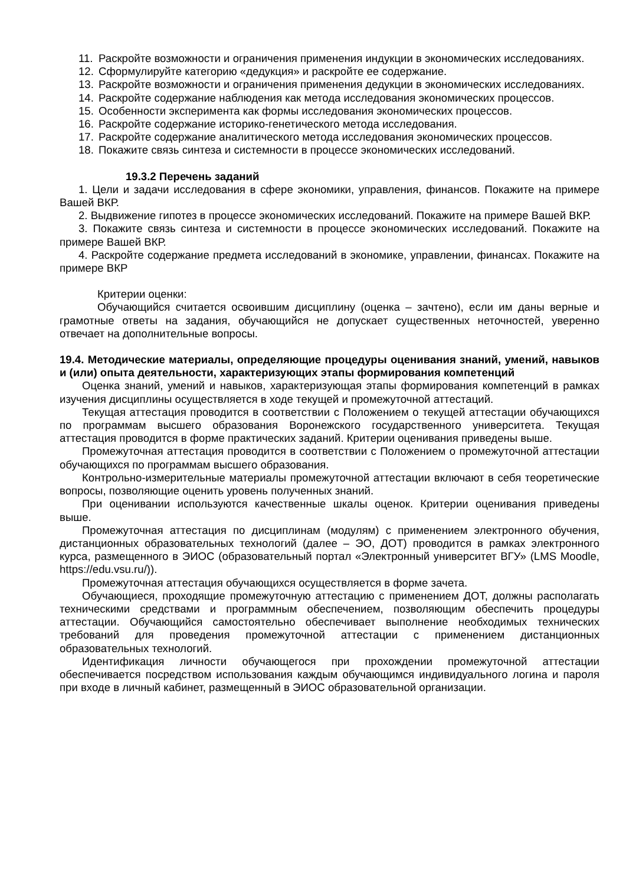11. Раскройте возможности и ограничения применения индукции в экономических исследованиях.
12. Сформулируйте категорию «дедукция» и раскройте ее содержание.
13. Раскройте возможности и ограничения применения дедукции в экономических исследованиях.
14. Раскройте содержание наблюдения как метода исследования экономических процессов.
15. Особенности эксперимента как формы исследования экономических процессов.
16. Раскройте содержание историко-генетического метода исследования.
17. Раскройте содержание аналитического метода исследования экономических процессов.
18. Покажите связь синтеза и системности в процессе экономических исследований.
19.3.2 Перечень заданий
1. Цели и задачи исследования в сфере экономики, управления, финансов. Покажите на примере Вашей ВКР.
2. Выдвижение гипотез в процессе экономических исследований. Покажите на примере Вашей ВКР.
3. Покажите связь синтеза и системности в процессе экономических исследований. Покажите на примере Вашей ВКР.
4. Раскройте содержание предмета исследований в экономике, управлении, финансах. Покажите на примере ВКР
Критерии оценки:
Обучающийся считается освоившим дисциплину (оценка – зачтено), если им даны верные и грамотные ответы на задания, обучающийся не допускает существенных неточностей, уверенно отвечает на дополнительные вопросы.
19.4. Методические материалы, определяющие процедуры оценивания знаний, умений, навыков и (или) опыта деятельности, характеризующих этапы формирования компетенций
Оценка знаний, умений и навыков, характеризующая этапы формирования компетенций в рамках изучения дисциплины осуществляется в ходе текущей и промежуточной аттестаций.
Текущая аттестация проводится в соответствии с Положением о текущей аттестации обучающихся по программам высшего образования Воронежского государственного университета. Текущая аттестация проводится в форме практических заданий. Критерии оценивания приведены выше.
Промежуточная аттестация проводится в соответствии с Положением о промежуточной аттестации обучающихся по программам высшего образования.
Контрольно-измерительные материалы промежуточной аттестации включают в себя теоретические вопросы, позволяющие оценить уровень полученных знаний.
При оценивании используются качественные шкалы оценок. Критерии оценивания приведены выше.
Промежуточная аттестация по дисциплинам (модулям) с применением электронного обучения, дистанционных образовательных технологий (далее – ЭО, ДОТ) проводится в рамках электронного курса, размещенного в ЭИОС (образовательный портал «Электронный университет ВГУ» (LMS Moodle, https://edu.vsu.ru/)).
Промежуточная аттестация обучающихся осуществляется в форме зачета.
Обучающиеся, проходящие промежуточную аттестацию с применением ДОТ, должны располагать техническими средствами и программным обеспечением, позволяющим обеспечить процедуры аттестации. Обучающийся самостоятельно обеспечивает выполнение необходимых технических требований для проведения промежуточной аттестации с применением дистанционных образовательных технологий.
Идентификация личности обучающегося при прохождении промежуточной аттестации обеспечивается посредством использования каждым обучающимся индивидуального логина и пароля при входе в личный кабинет, размещенный в ЭИОС образовательной организации.